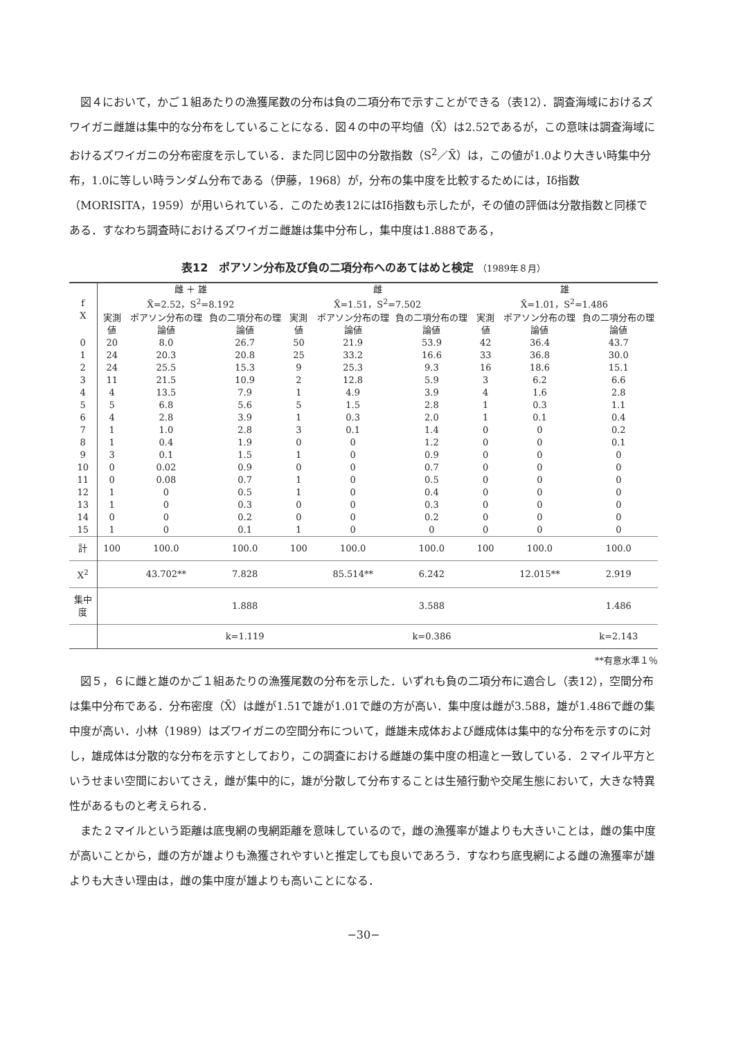図４において，かご１組あたりの漁獲尾数の分布は負の二項分布で示すことができる（表12）．調査海域におけるズワイガニ雌雄は集中的な分布をしていることになる．図４の中の平均値（X̄）は2.52であるが，この意味は調査海域におけるズワイガニの分布密度を示している．また同じ図中の分散指数（S<sup>2</sup>／X̄）は，この値が1.0より大きい時集中分布，1.0に等しい時ランダム分布である（伊藤，1968）が，分布の集中度を比較するためには，Iδ指数（MORISITA，1959）が用いられている．このため表12にはIδ指数も示したが，その値の評価は分散指数と同様である．すなわち調査時におけるズワイガニ雌雄は集中分布し，集中度は1.888である，
表12　ポアソン分布及び負の二項分布へのあてはめと検定 （1989年８月）
| f X | 雌 ＋ 雄 X̄=2.52，S<sup>2</sup>=8.192 | | | 雌 X̄=1.51，S<sup>2</sup>=7.502 | | | 雄 X̄=1.01，S<sup>2</sup>=1.486 | | |
| --- | --- | --- | --- | --- | --- | --- | --- | --- | --- |
| | 実測値 | ポアソン分布の理論値 | 負の二項分布の理論値 | 実測値 | ポアソン分布の理論値 | 負の二項分布の理論値 | 実測値 | ポアソン分布の理論値 | 負の二項分布の理論値 |
| 0 | 20 | 8.0 | 26.7 | 50 | 21.9 | 53.9 | 42 | 36.4 | 43.7 |
| 1 | 24 | 20.3 | 20.8 | 25 | 33.2 | 16.6 | 33 | 36.8 | 30.0 |
| 2 | 24 | 25.5 | 15.3 | 9 | 25.3 | 9.3 | 16 | 18.6 | 15.1 |
| 3 | 11 | 21.5 | 10.9 | 2 | 12.8 | 5.9 | 3 | 6.2 | 6.6 |
| 4 | 4 | 13.5 | 7.9 | 1 | 4.9 | 3.9 | 4 | 1.6 | 2.8 |
| 5 | 5 | 6.8 | 5.6 | 5 | 1.5 | 2.8 | 1 | 0.3 | 1.1 |
| 6 | 4 | 2.8 | 3.9 | 1 | 0.3 | 2.0 | 1 | 0.1 | 0.4 |
| 7 | 1 | 1.0 | 2.8 | 3 | 0.1 | 1.4 | 0 | 0 | 0.2 |
| 8 | 1 | 0.4 | 1.9 | 0 | 0 | 1.2 | 0 | 0 | 0.1 |
| 9 | 3 | 0.1 | 1.5 | 1 | 0 | 0.9 | 0 | 0 | 0 |
| 10 | 0 | 0.02 | 0.9 | 0 | 0 | 0.7 | 0 | 0 | 0 |
| 11 | 0 | 0.08 | 0.7 | 1 | 0 | 0.5 | 0 | 0 | 0 |
| 12 | 1 | 0 | 0.5 | 1 | 0 | 0.4 | 0 | 0 | 0 |
| 13 | 1 | 0 | 0.3 | 0 | 0 | 0.3 | 0 | 0 | 0 |
| 14 | 0 | 0 | 0.2 | 0 | 0 | 0.2 | 0 | 0 | 0 |
| 15 | 1 | 0 | 0.1 | 1 | 0 | 0 | 0 | 0 | 0 |
| 計 | 100 | 100.0 | 100.0 | 100 | 100.0 | 100.0 | 100 | 100.0 | 100.0 |
| X<sup>2</sup> | | 43.702** | 7.828 | | 85.514** | 6.242 | | 12.015** | 2.919 |
| 集中度 | | | 1.888 | | | 3.588 | | | 1.486 |
| | | | k=1.119 | | | k=0.386 | | | k=2.143 |
**有意水準１％
図５，６に雌と雄のかご１組あたりの漁獲尾数の分布を示した．いずれも負の二項分布に適合し（表12），空間分布は集中分布である．分布密度（X̄）は雌が1.51で雄が1.01で雌の方が高い．集中度は雌が3.588，雄が1.486で雌の集中度が高い．小林（1989）はズワイガニの空間分布について，雌雄未成体および雌成体は集中的な分布を示すのに対し，雄成体は分散的な分布を示すとしており，この調査における雌雄の集中度の相違と一致している．２マイル平方というせまい空間においてさえ，雌が集中的に，雄が分散して分布することは生殖行動や交尾生態において，大きな特異性があるものと考えられる．
また２マイルという距離は底曳網の曳網距離を意味しているので，雌の漁獲率が雄よりも大きいことは，雌の集中度が高いことから，雌の方が雄よりも漁獲されやすいと推定しても良いであろう．すなわち底曳網による雌の漁獲率が雄よりも大きい理由は，雌の集中度が雄よりも高いことになる．
−30−